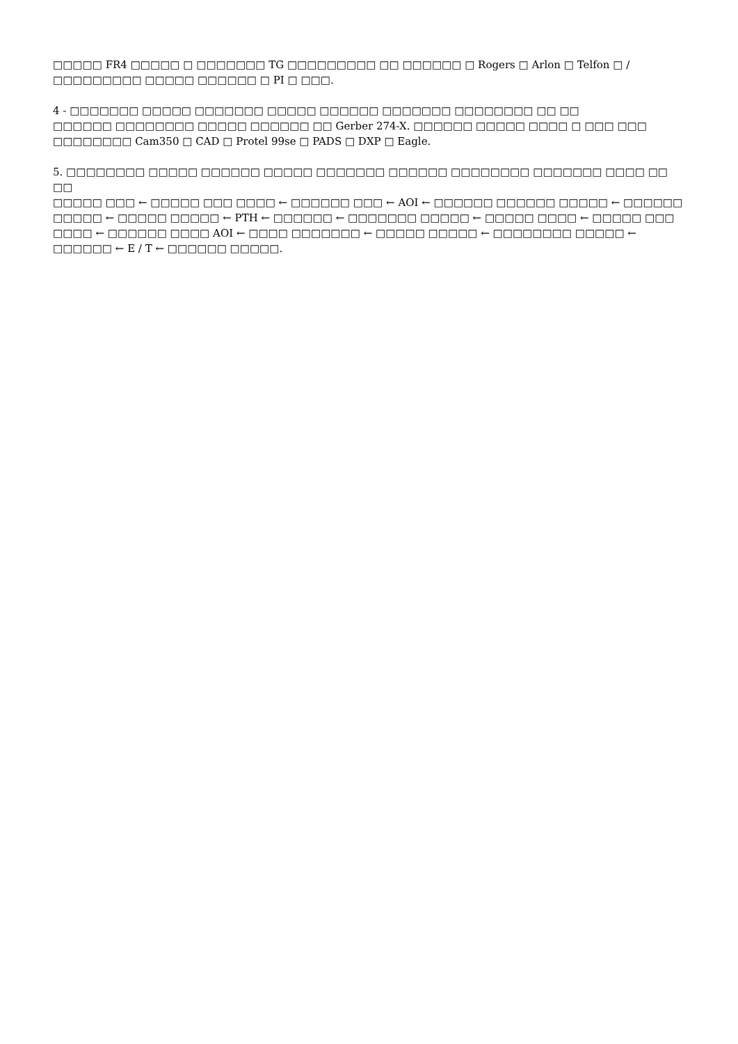□□□□□ FR4 □□□□□ □ □□□□□□□ TG □□□□□□□□□ □□ □□□□□□ □ Rogers □ Arlon □ Telfon □ / □□□□□□□□□ □□□□□ □□□□□□ □ PI □ □□□.
4 - □□□□□□□ □□□□□ □□□□□□□ □□□□□ □□□□□□ □□□□□□□ □□□□□□□□ □□ □□
□□□□□□ □□□□□□□□ □□□□□ □□□□□□ □□ Gerber 274-X. □□□□□□ □□□□□ □□□□ □ □□□ □□□ □□□□□□□□ Cam350 □ CAD □ Protel 99se □ PADS □ DXP □ Eagle.
5. □□□□□□□□ □□□□□ □□□□□□ □□□□□ □□□□□□□ □□□□□□ □□□□□□□□ □□□□□□□ □□□□ □□ □□
□□□□□ □□□ ← □□□□□ □□□ □□□□ ← □□□□□□ □□□ ← AOI ← □□□□□□ □□□□□□ □□□□□ ← □□□□□□ □□□□□ ← □□□□□ □□□□□ ← PTH ← □□□□□□ ← □□□□□□□ □□□□□ ← □□□□□ □□□□ ← □□□□□ □□□ □□□□ ← □□□□□□ □□□□ AOI ← □□□□ □□□□□□□ ← □□□□□ □□□□□ ← □□□□□□□□ □□□□□ ← □□□□□□ ← E / T ← □□□□□□ □□□□□.